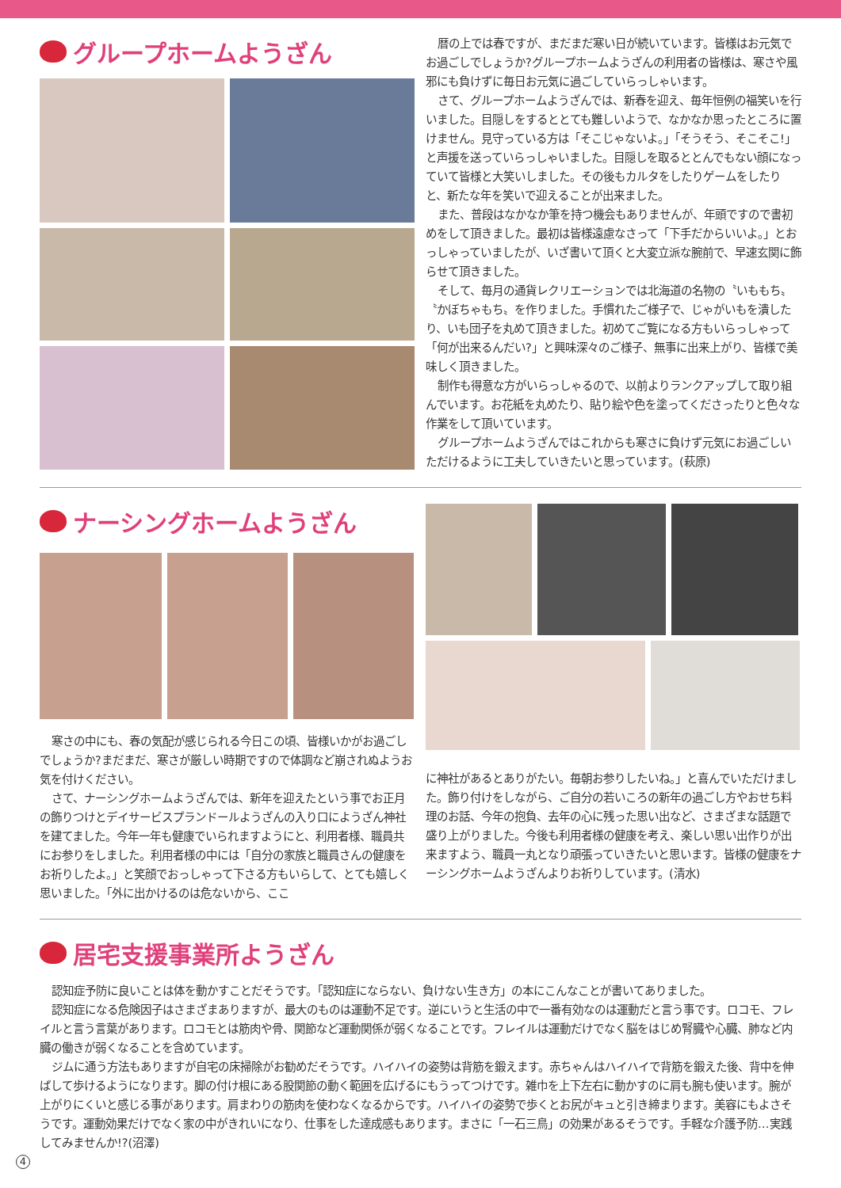グループホームようざん
暦の上では春ですが、まだまだ寒い日が続いています。皆様はお元気でお過ごしでしょうか?グループホームようざんの利用者の皆様は、寒さや風邪にも負けずに毎日お元気に過ごしていらっしゃいます。
さて、グループホームようざんでは、新春を迎え、毎年恒例の福笑いを行いました。目隠しをするととても難しいようで、なかなか思ったところに置けません。見守っている方は「そこじゃないよ。」「そうそう、そこそこ!」と声援を送っていらっしゃいました。目隠しを取るととんでもない顔になっていて皆様と大笑いしました。その後もカルタをしたりゲームをしたりと、新たな年を笑いで迎えることが出来ました。
また、普段はなかなか筆を持つ機会もありませんが、年頭ですので書初めをして頂きました。最初は皆様遠慮なさって「下手だからいいよ。」とおっしゃっていましたが、いざ書いて頂くと大変立派な腕前で、早速玄関に飾らせて頂きました。
そして、毎月の通貨レクリエーションでは北海道の名物の〝いももち〟〝かぼちゃもち〟を作りました。手慣れたご様子で、じゃがいもを潰したり、いも団子を丸めて頂きました。初めてご覧になる方もいらっしゃって「何が出来るんだい?」と興味深々のご様子、無事に出来上がり、皆様で美味しく頂きました。
制作も得意な方がいらっしゃるので、以前よりランクアップして取り組んでいます。お花紙を丸めたり、貼り絵や色を塗ってくださったりと色々な作業をして頂いています。
グループホームようざんではこれからも寒さに負けず元気にお過ごしいただけるように工夫していきたいと思っています。(萩原)
ナーシングホームようざん
寒さの中にも、春の気配が感じられる今日この頃、皆様いかがお過ごしでしょうか?まだまだ、寒さが厳しい時期ですので体調など崩されぬようお気を付けください。
さて、ナーシングホームようざんでは、新年を迎えたという事でお正月の飾りつけとデイサービスプランドールようざんの入り口にようざん神社を建てました。今年一年も健康でいられますようにと、利用者様、職員共にお参りをしました。利用者様の中には「自分の家族と職員さんの健康をお祈りしたよ。」と笑顔でおっしゃって下さる方もいらして、とても嬉しく思いました。「外に出かけるのは危ないから、ここ
に神社があるとありがたい。毎朝お参りしたいね。」と喜んでいただけました。飾り付けをしながら、ご自分の若いころの新年の過ごし方やおせち料理のお話、今年の抱負、去年の心に残った思い出など、さまざまな話題で盛り上がりました。今後も利用者様の健康を考え、楽しい思い出作りが出来ますよう、職員一丸となり頑張っていきたいと思います。皆様の健康をナーシングホームようざんよりお祈りしています。(清水)
居宅支援事業所ようざん
認知症予防に良いことは体を動かすことだそうです。「認知症にならない、負けない生き方」の本にこんなことが書いてありました。
認知症になる危険因子はさまざまありますが、最大のものは運動不足です。逆にいうと生活の中で一番有効なのは運動だと言う事です。ロコモ、フレイルと言う言葉があります。ロコモとは筋肉や骨、関節など運動関係が弱くなることです。フレイルは運動だけでなく脳をはじめ腎臓や心臓、肺など内臓の働きが弱くなることを含めています。
ジムに通う方法もありますが自宅の床掃除がお勧めだそうです。ハイハイの姿勢は背筋を鍛えます。赤ちゃんはハイハイで背筋を鍛えた後、背中を伸ばして歩けるようになります。脚の付け根にある股関節の動く範囲を広げるにもうってつけです。雑巾を上下左右に動かすのに肩も腕も使います。腕が上がりにくいと感じる事があります。肩まわりの筋肉を使わなくなるからです。ハイハイの姿勢で歩くとお尻がキュと引き締まります。美容にもよさそうです。運動効果だけでなく家の中がきれいになり、仕事をした達成感もあります。まさに「一石三鳥」の効果があるそうです。手軽な介護予防…実践してみませんか!?(沼澤)
4